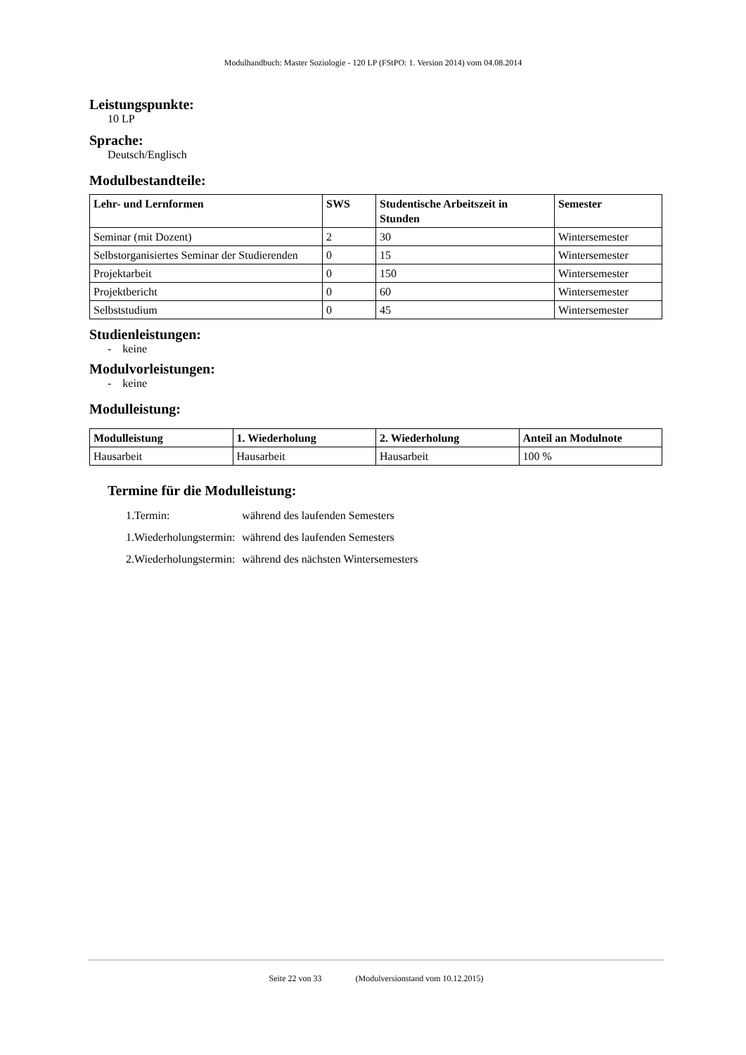Modulhandbuch: Master Soziologie - 120 LP (FStPO: 1. Version 2014) vom 04.08.2014
Leistungspunkte:
10 LP
Sprache:
Deutsch/Englisch
Modulbestandteile:
| Lehr- und Lernformen | SWS | Studentische Arbeitszeit in Stunden | Semester |
| --- | --- | --- | --- |
| Seminar (mit Dozent) | 2 | 30 | Wintersemester |
| Selbstorganisiertes Seminar der Studierenden | 0 | 15 | Wintersemester |
| Projektarbeit | 0 | 150 | Wintersemester |
| Projektbericht | 0 | 60 | Wintersemester |
| Selbststudium | 0 | 45 | Wintersemester |
Studienleistungen:
- keine
Modulvorleistungen:
- keine
Modulleistung:
| Modulleistung | 1. Wiederholung | 2. Wiederholung | Anteil an Modulnote |
| --- | --- | --- | --- |
| Hausarbeit | Hausarbeit | Hausarbeit | 100 % |
Termine für die Modulleistung:
| 1.Termin: | während des laufenden Semesters |
| 1.Wiederholungstermin: | während des laufenden Semesters |
| 2.Wiederholungstermin: | während des nächsten Wintersemesters |
Seite 22 von 33 (Modulversionstand vom 10.12.2015)